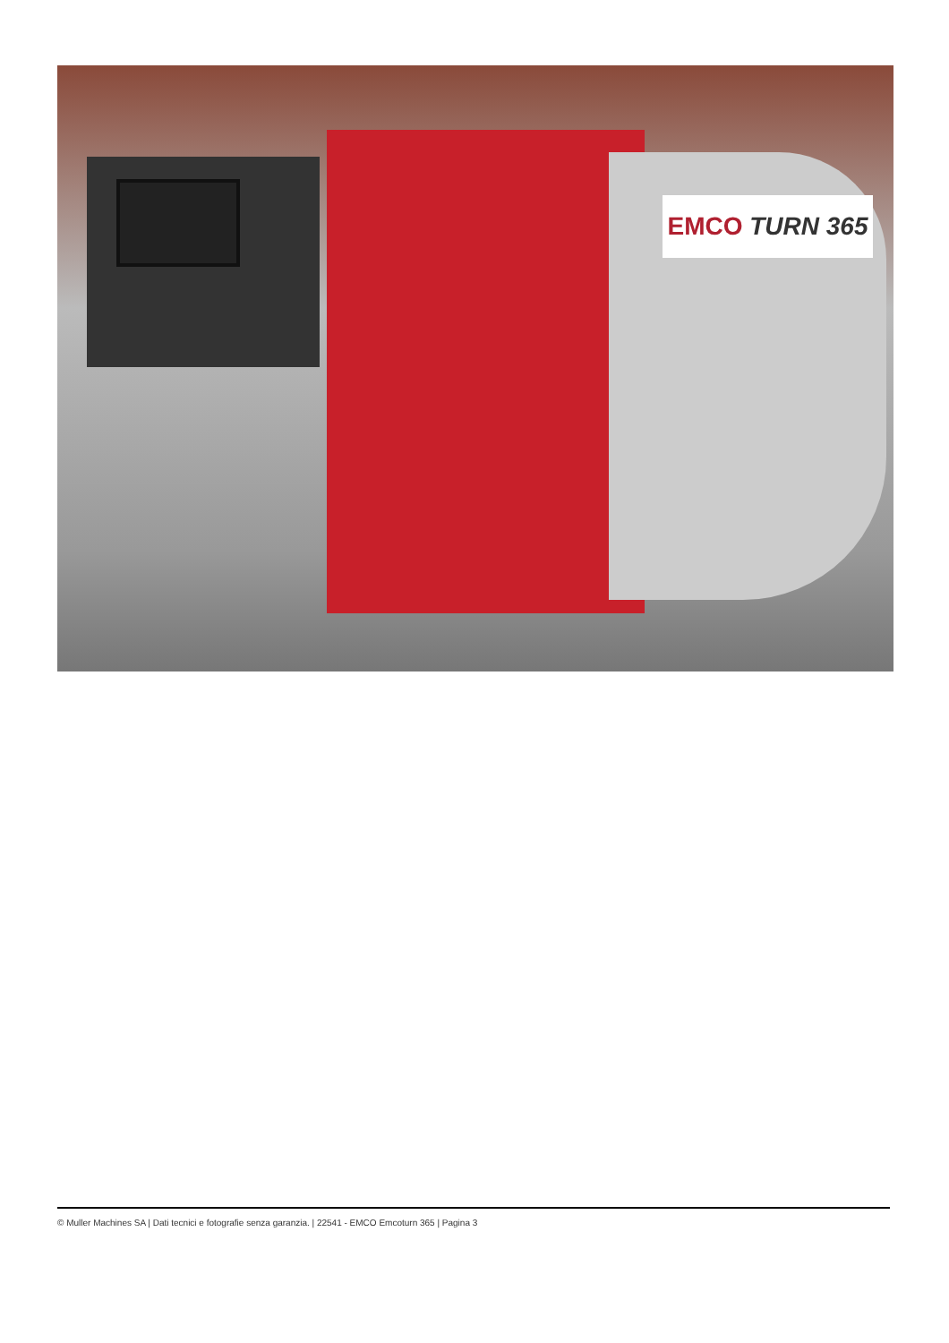EMCO TURN 365
© Muller Machines SA | Dati tecnici e fotografie senza garanzia. | 22541 - EMCO Emcoturn 365 | Pagina 3